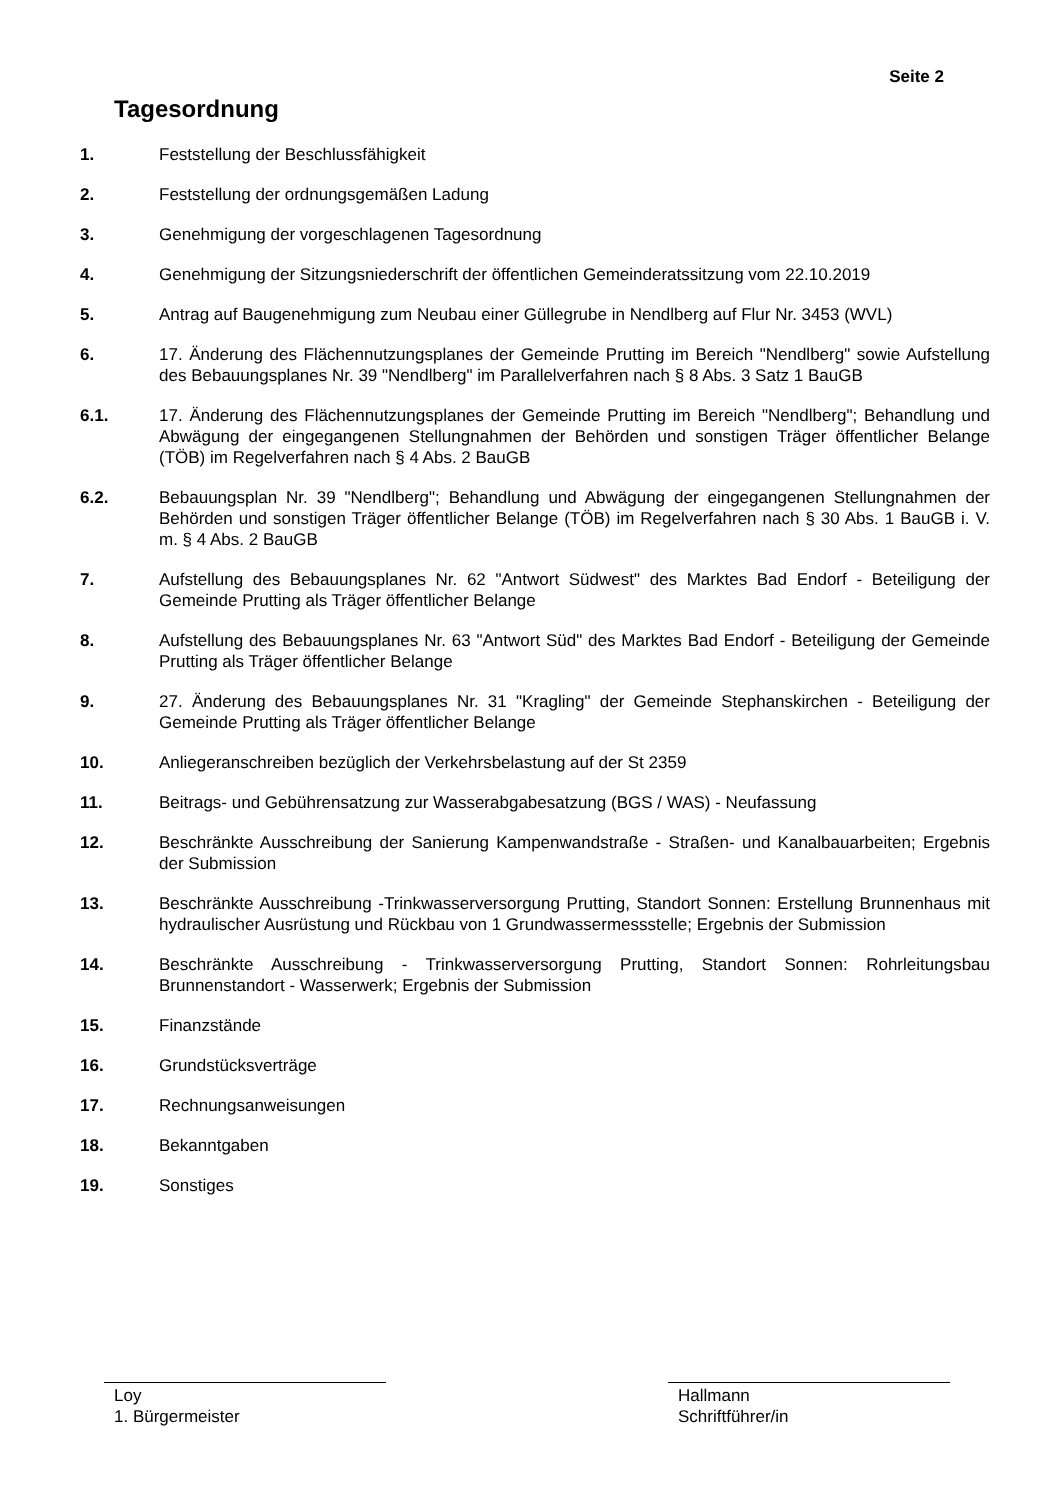Seite 2
Tagesordnung
1. Feststellung der Beschlussfähigkeit
2. Feststellung der ordnungsgemäßen Ladung
3. Genehmigung der vorgeschlagenen Tagesordnung
4. Genehmigung der Sitzungsniederschrift der öffentlichen Gemeinderatssitzung vom 22.10.2019
5. Antrag auf Baugenehmigung zum Neubau einer Güllegrube in Nendlberg auf Flur Nr. 3453 (WVL)
6. 17. Änderung des Flächennutzungsplanes der Gemeinde Prutting im Bereich "Nendlberg" sowie Aufstellung des Bebauungsplanes Nr. 39 "Nendlberg" im Parallelverfahren nach § 8 Abs. 3 Satz 1 BauGB
6.1. 17. Änderung des Flächennutzungsplanes der Gemeinde Prutting im Bereich "Nendlberg"; Behandlung und Abwägung der eingegangenen Stellungnahmen der Behörden und sonstigen Träger öffentlicher Belange (TÖB) im Regelverfahren nach § 4 Abs. 2 BauGB
6.2. Bebauungsplan Nr. 39 "Nendlberg"; Behandlung und Abwägung der eingegangenen Stellungnahmen der Behörden und sonstigen Träger öffentlicher Belange (TÖB) im Regelverfahren nach § 30 Abs. 1 BauGB i. V. m. § 4 Abs. 2 BauGB
7. Aufstellung des Bebauungsplanes Nr. 62 "Antwort Südwest" des Marktes Bad Endorf - Beteiligung der Gemeinde Prutting als Träger öffentlicher Belange
8. Aufstellung des Bebauungsplanes Nr. 63 "Antwort Süd" des Marktes Bad Endorf - Beteiligung der Gemeinde Prutting als Träger öffentlicher Belange
9. 27. Änderung des Bebauungsplanes Nr. 31 "Kragling" der Gemeinde Stephanskirchen - Beteiligung der Gemeinde Prutting als Träger öffentlicher Belange
10. Anliegeranschreiben bezüglich der Verkehrsbelastung auf der St 2359
11. Beitrags- und Gebührensatzung zur Wasserabgabesatzung (BGS / WAS) - Neufassung
12. Beschränkte Ausschreibung der Sanierung Kampenwandstraße - Straßen- und Kanalbauarbeiten; Ergebnis der Submission
13. Beschränkte Ausschreibung -Trinkwasserversorgung Prutting, Standort Sonnen: Erstellung Brunnenhaus mit hydraulischer Ausrüstung und Rückbau von 1 Grundwassermessstelle; Ergebnis der Submission
14. Beschränkte Ausschreibung - Trinkwasserversorgung Prutting, Standort Sonnen: Rohrleitungsbau Brunnenstandort - Wasserwerk; Ergebnis der Submission
15. Finanzstände
16. Grundstücksverträge
17. Rechnungsanweisungen
18. Bekanntgaben
19. Sonstiges
Loy
1. Bürgermeister
Hallmann
Schriftführer/in